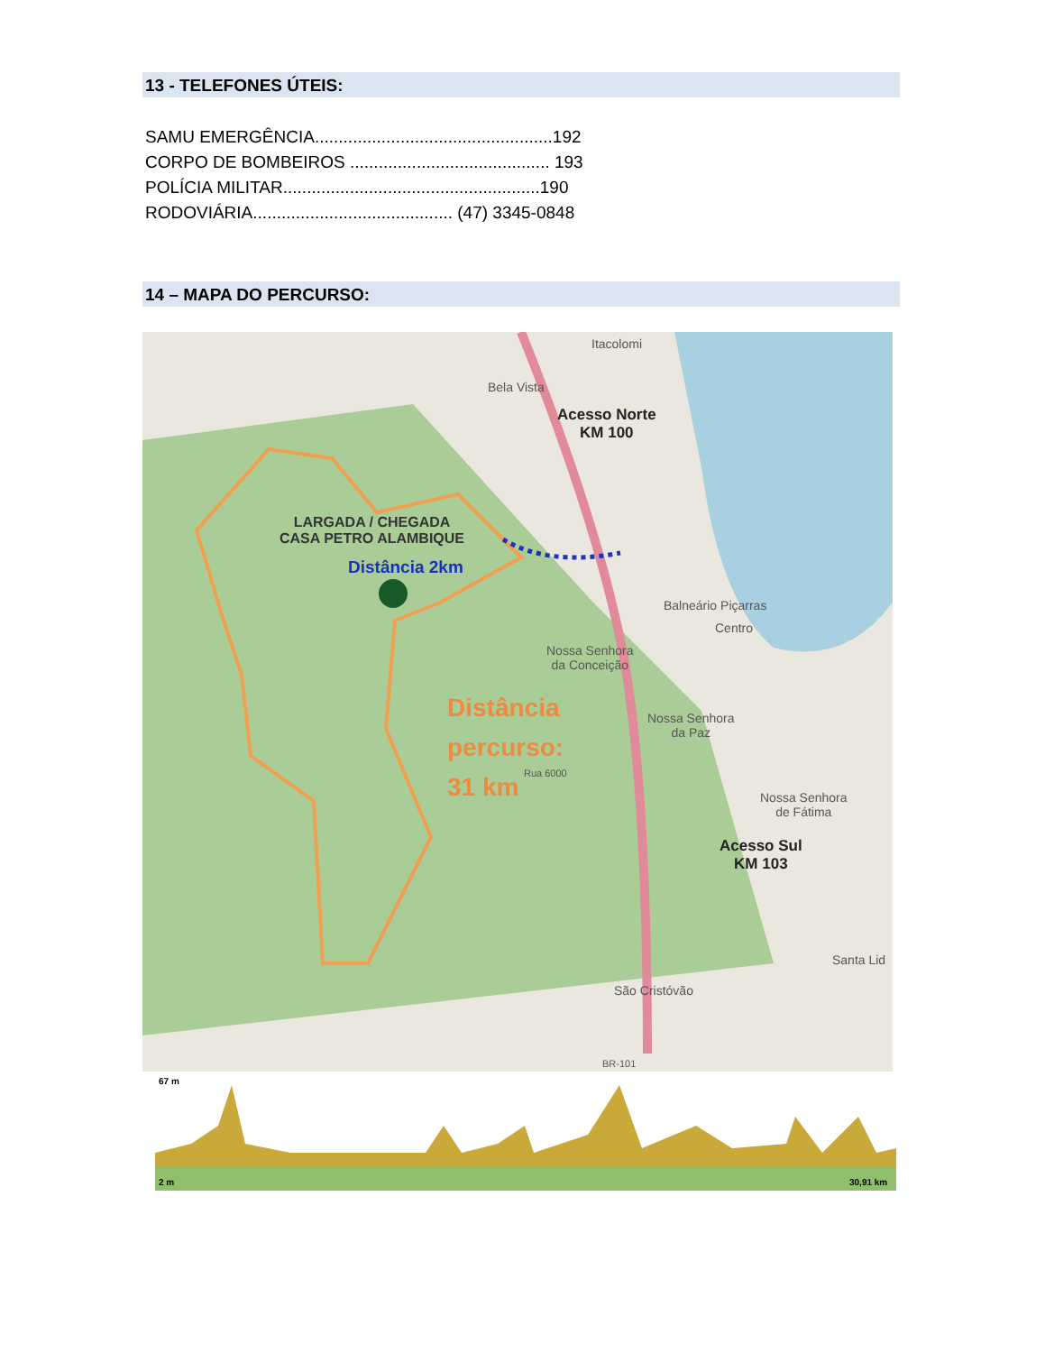13 - TELEFONES ÚTEIS:
SAMU EMERGÊNCIA..................................................192
CORPO DE BOMBEIROS .......................................... 193
POLÍCIA MILITAR......................................................190
RODOVIÁRIA.......................................... (47) 3345-0848
14 – MAPA DO PERCURSO:
Itacolomi
Bela Vista
Acesso Norte
KM 100
LARGADA / CHEGADA
CASA PETRO ALAMBIQUE
Distância 2km
Balneário Piçarras
Centro
Nossa Senhora
da Conceição
Distância
percurso:
31 km
Nossa Senhora
da Paz
Rua 6000
Nossa Senhora
de Fátima
Acesso Sul
KM 103
Santa Lid
São Cristóvão
BR-101
67 m
2 m
30,91 km